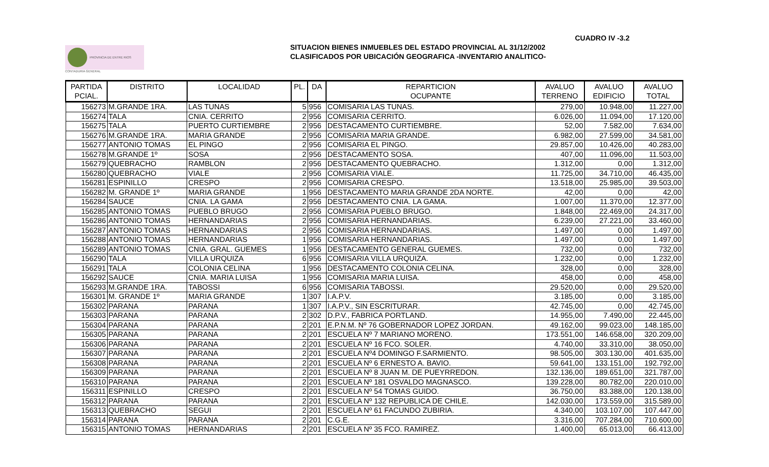CUADRO IV -3.2
PROVINCIA DE ENTRE RIOS CONTADURIA GENERAL
SITUACION BIENES INMUEBLES DEL ESTADO PROVINCIAL AL 31/12/2002
CLASIFICADOS POR UBICACIÓN GEOGRAFICA -INVENTARIO ANALITICO-
| PARTIDA PCIAL. | DISTRITO | LOCALIDAD | PL. | DA | REPARTICION OCUPANTE | AVALUO TERRENO | AVALUO EDIFICIO | AVALUO TOTAL |
| --- | --- | --- | --- | --- | --- | --- | --- | --- |
| 156273 | M.GRANDE 1RA. | LAS TUNAS | 5 | 956 | COMISARIA LAS TUNAS. | 279,00 | 10.948,00 | 11.227,00 |
| 156274 | TALA | CNIA. CERRITO | 2 | 956 | COMISARIA CERRITO. | 6.026,00 | 11.094,00 | 17.120,00 |
| 156275 | TALA | PUERTO CURTIEMBRE | 2 | 956 | DESTACAMENTO CURTIEMBRE. | 52,00 | 7.582,00 | 7.634,00 |
| 156276 | M.GRANDE 1RA. | MARIA GRANDE | 2 | 956 | COMISARIA MARIA GRANDE. | 6.982,00 | 27.599,00 | 34.581,00 |
| 156277 | ANTONIO TOMAS | EL PINGO | 2 | 956 | COMISARIA EL PINGO. | 29.857,00 | 10.426,00 | 40.283,00 |
| 156278 | M.GRANDE 1º | SOSA | 2 | 956 | DESTACAMENTO SOSA. | 407,00 | 11.096,00 | 11.503,00 |
| 156279 | QUEBRACHO | RAMBLON | 2 | 956 | DESTACAMENTO QUEBRACHO. | 1.312,00 | 0,00 | 1.312,00 |
| 156280 | QUEBRACHO | VIALE | 2 | 956 | COMISARIA VIALE. | 11.725,00 | 34.710,00 | 46.435,00 |
| 156281 | ESPINILLO | CRESPO | 2 | 956 | COMISARIA CRESPO. | 13.518,00 | 25.985,00 | 39.503,00 |
| 156282 | M. GRANDE 1º | MARIA GRANDE | 1 | 956 | DESTACAMENTO MARIA GRANDE 2DA NORTE. | 42,00 | 0,00 | 42,00 |
| 156284 | SAUCE | CNIA. LA GAMA | 2 | 956 | DESTACAMENTO CNIA. LA GAMA. | 1.007,00 | 11.370,00 | 12.377,00 |
| 156285 | ANTONIO TOMAS | PUEBLO BRUGO | 2 | 956 | COMISARIA PUEBLO BRUGO. | 1.848,00 | 22.469,00 | 24.317,00 |
| 156286 | ANTONIO TOMAS | HERNANDARIAS | 2 | 956 | COMISARIA HERNANDARIAS. | 6.239,00 | 27.221,00 | 33.460,00 |
| 156287 | ANTONIO TOMAS | HERNANDARIAS | 2 | 956 | COMISARIA HERNANDARIAS. | 1.497,00 | 0,00 | 1.497,00 |
| 156288 | ANTONIO TOMAS | HERNANDARIAS | 1 | 956 | COMISARIA HERNANDARIAS. | 1.497,00 | 0,00 | 1.497,00 |
| 156289 | ANTONIO TOMAS | CNIA. GRAL. GUEMES | 1 | 956 | DESTACAMENTO GENERAL GUEMES. | 732,00 | 0,00 | 732,00 |
| 156290 | TALA | VILLA URQUIZA | 6 | 956 | COMISARIA VILLA URQUIZA. | 1.232,00 | 0,00 | 1.232,00 |
| 156291 | TALA | COLONIA CELINA | 1 | 956 | DESTACAMENTO COLONIA CELINA. | 328,00 | 0,00 | 328,00 |
| 156292 | SAUCE | CNIA. MARIA LUISA | 1 | 956 | COMISARIA MARIA LUISA. | 458,00 | 0,00 | 458,00 |
| 156293 | M.GRANDE 1RA. | TABOSSI | 6 | 956 | COMISARIA TABOSSI. | 29.520,00 | 0,00 | 29.520,00 |
| 156301 | M. GRANDE 1º | MARIA GRANDE | 1 | 307 | I.A.P.V. | 3.185,00 | 0,00 | 3.185,00 |
| 156302 | PARANA | PARANA | 1 | 307 | I.A.P.V., SIN ESCRITURAR. | 42.745,00 | 0,00 | 42.745,00 |
| 156303 | PARANA | PARANA | 2 | 302 | D.P.V., FABRICA PORTLAND. | 14.955,00 | 7.490,00 | 22.445,00 |
| 156304 | PARANA | PARANA | 2 | 201 | E.P.N.M. Nº 76 GOBERNADOR LOPEZ JORDAN. | 49.162,00 | 99.023,00 | 148.185,00 |
| 156305 | PARANA | PARANA | 2 | 201 | ESCUELA Nº 7 MARIANO MORENO. | 173.551,00 | 146.658,00 | 320.209,00 |
| 156306 | PARANA | PARANA | 2 | 201 | ESCUELA Nº 16 FCO. SOLER. | 4.740,00 | 33.310,00 | 38.050,00 |
| 156307 | PARANA | PARANA | 2 | 201 | ESCUELA Nº4 DOMINGO F.SARMIENTO. | 98.505,00 | 303.130,00 | 401.635,00 |
| 156308 | PARANA | PARANA | 2 | 201 | ESCUELA Nº 6 ERNESTO A. BAVIO. | 59.641,00 | 133.151,00 | 192.792,00 |
| 156309 | PARANA | PARANA | 2 | 201 | ESCUELA Nº 8 JUAN M. DE PUEYRREDON. | 132.136,00 | 189.651,00 | 321.787,00 |
| 156310 | PARANA | PARANA | 2 | 201 | ESCUELA Nº 181 OSVALDO MAGNASCO. | 139.228,00 | 80.782,00 | 220.010,00 |
| 156311 | ESPINILLO | CRESPO | 2 | 201 | ESCUELA Nº 54 TOMAS GUIDO. | 36.750,00 | 83.388,00 | 120.138,00 |
| 156312 | PARANA | PARANA | 2 | 201 | ESCUELA Nº 132 REPUBLICA DE CHILE. | 142.030,00 | 173.559,00 | 315.589,00 |
| 156313 | QUEBRACHO | SEGUI | 2 | 201 | ESCUELA Nº 61 FACUNDO ZUBIRIA. | 4.340,00 | 103.107,00 | 107.447,00 |
| 156314 | PARANA | PARANA | 2 | 201 | C.G.E. | 3.316,00 | 707.284,00 | 710.600,00 |
| 156315 | ANTONIO TOMAS | HERNANDARIAS | 2 | 201 | ESCUELA Nº 35 FCO. RAMIREZ. | 1.400,00 | 65.013,00 | 66.413,00 |